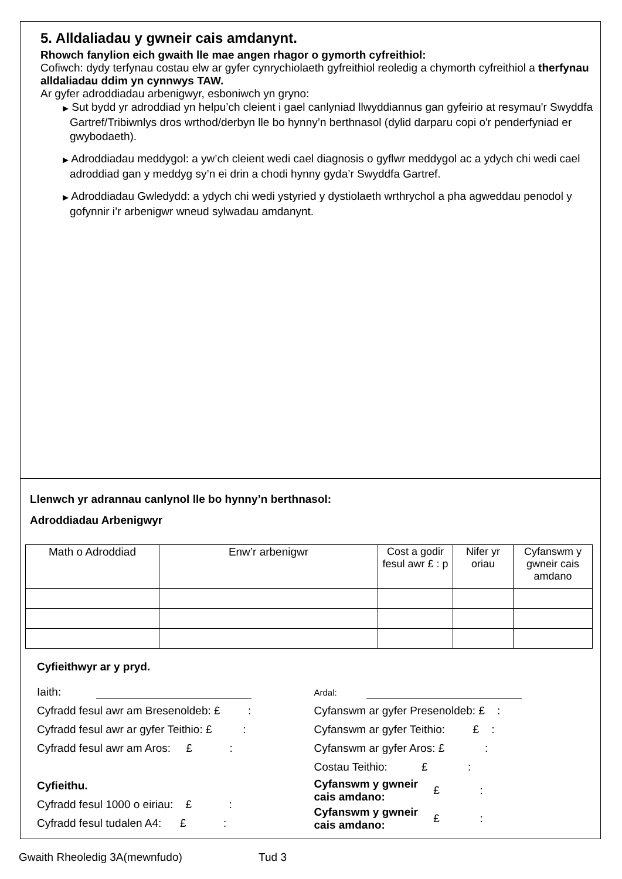5. Alldaliadau y gwneir cais amdanynt.
Rhowch fanylion eich gwaith lle mae angen rhagor o gymorth cyfreithiol:
Cofiwch: dydy terfynau costau elw ar gyfer cynrychiolaeth gyfreithiol reoledig a chymorth cyfreithiol a therfynau alldaliadau ddim yn cynnwys TAW.
Ar gyfer adroddiadau arbenigwyr, esboniwch yn gryno:
▶ Sut bydd yr adroddiad yn helpu’ch cleient i gael canlyniad llwyddiannus gan gyfeirio at resymau'r Swyddfa Gartref/Tribiwnlys dros wrthod/derbyn lle bo hynny’n berthnasol (dylid darparu copi o'r penderfyniad er gwybodaeth).
▶ Adroddiadau meddygol: a yw’ch cleient wedi cael diagnosis o gyflwr meddygol ac a ydych chi wedi cael adroddiad gan y meddyg sy’n ei drin a chodi hynny gyda’r Swyddfa Gartref.
▶ Adroddiadau Gwledydd: a ydych chi wedi ystyried y dystiolaeth wrthrychol a pha agweddau penodol y gofynnir i’r arbenigwr wneud sylwadau amdanynt.
Llenwch yr adrannau canlynol lle bo hynny’n berthnasol:
Adroddiadau Arbenigwyr
| Math o Adroddiad | Enw’r arbenigwr | Cost a godir fesul awr £ : p | Nifer yr oriau | Cyfanswm y gwneir cais amdano |
Cyfieithwyr ar y pryd.
Iaith:
Cyfradd fesul awr am Bresenoldeb: £ :
Cyfradd fesul awr ar gyfer Teithio: £ :
Cyfradd fesul awr am Aros: £ :
Cyfieithu.
Cyfradd fesul 1000 o eiriau: £ :
Cyfradd fesul tudalen A4: £ :
Ardal:
Cyfanswm ar gyfer Presenoldeb: £ :
Cyfanswm ar gyfer Teithio: £ :
Cyfanswm ar gyfer Aros: £ :
Costau Teithio: £ :
Cyfanswm y gwneir
cais amdano: £ :
Cyfanswm y gwneir
cais amdano: £ :
Gwaith Rheoledig 3A(mewnfudo) Tud 3